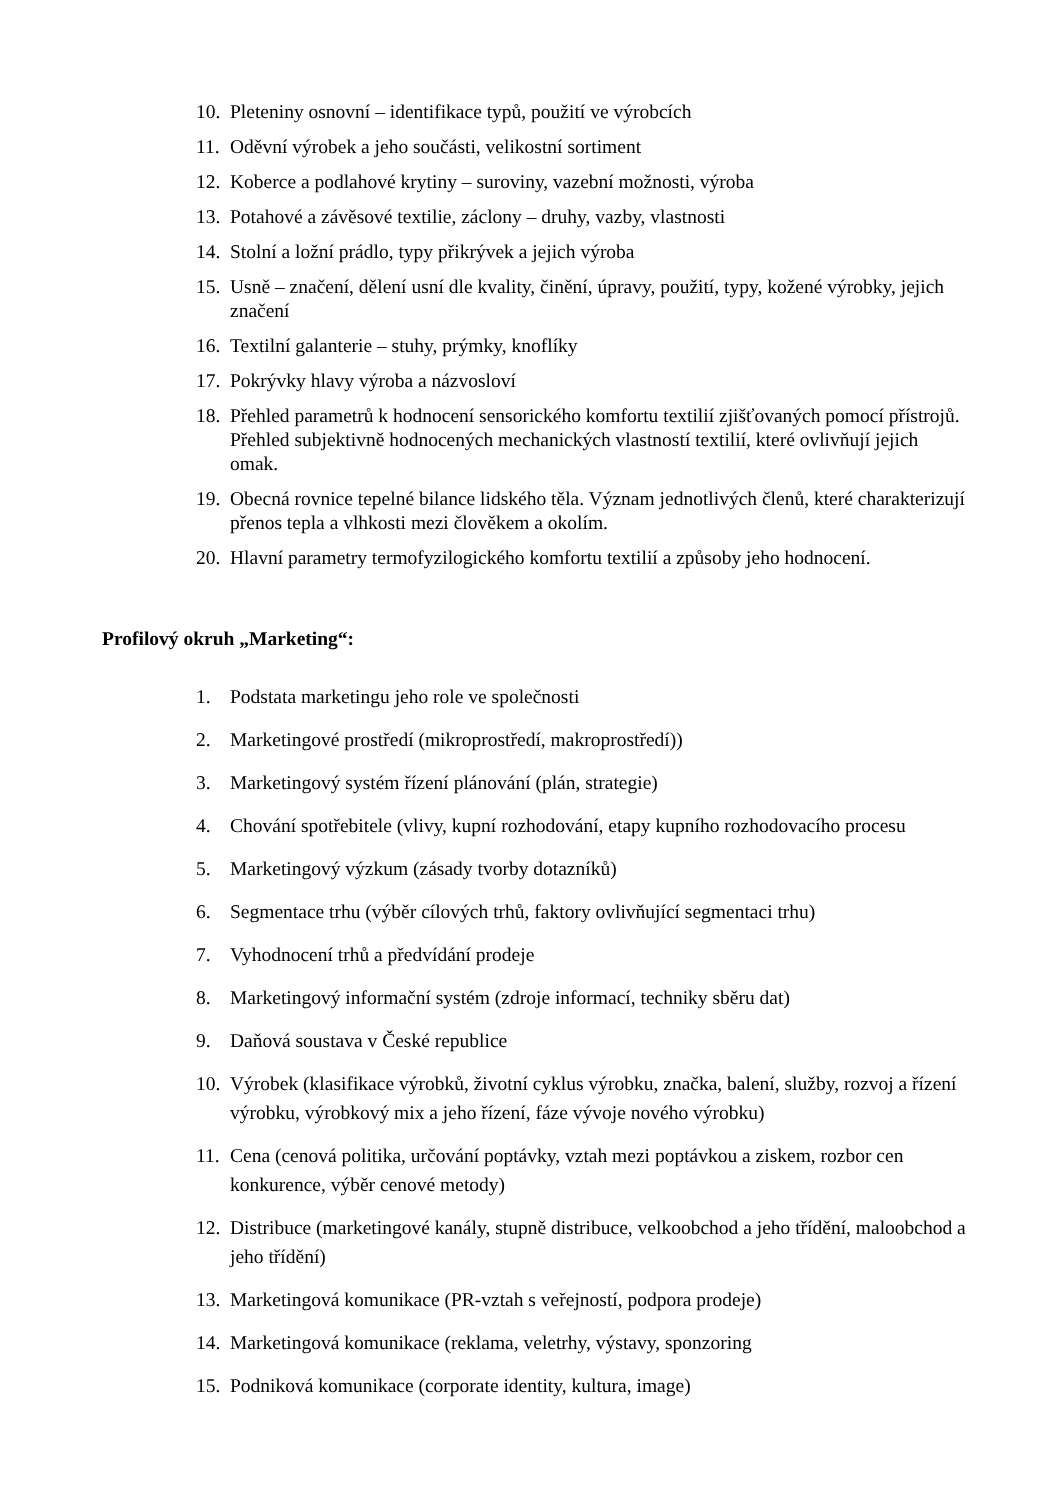10. Pleteniny osnovní – identifikace typů, použití ve výrobcích
11. Oděvní výrobek a jeho součásti, velikostní sortiment
12. Koberce a podlahové krytiny – suroviny, vazební možnosti, výroba
13. Potahové a závěsové textilie, záclony – druhy, vazby, vlastnosti
14. Stolní a ložní prádlo, typy přikrývek a jejich výroba
15. Usně – značení, dělení usní dle kvality, činění, úpravy, použití, typy, kožené výrobky, jejich značení
16. Textilní galanterie – stuhy, prýmky, knoflíky
17. Pokrývky hlavy výroba a názvosloví
18. Přehled parametrů k hodnocení sensorického komfortu textilií zjišťovaných pomocí přístrojů. Přehled subjektivně hodnocených mechanických vlastností textilií, které ovlivňují jejich omak.
19. Obecná rovnice tepelné bilance lidského těla. Význam jednotlivých členů, které charakterizují přenos tepla a vlhkosti mezi člověkem a okolím.
20. Hlavní parametry termofyzilogického komfortu textilií a způsoby jeho hodnocení.
Profilový okruh „Marketing“:
1. Podstata marketingu jeho role ve společnosti
2. Marketingové prostředí (mikroprostředí, makroprostředí))
3. Marketingový systém řízení plánování (plán, strategie)
4. Chování spotřebitele (vlivy, kupní rozhodování, etapy kupního rozhodovacího procesu
5. Marketingový výzkum (zásady tvorby dotazníků)
6. Segmentace trhu (výběr cílových trhů, faktory ovlivňující segmentaci trhu)
7. Vyhodnocení trhů a předvídání prodeje
8. Marketingový informační systém (zdroje informací, techniky sběru dat)
9. Daňová soustava v České republice
10. Výrobek (klasifikace výrobků, životní cyklus výrobku, značka, balení, služby, rozvoj a řízení výrobku, výrobkový mix a jeho řízení, fáze vývoje nového výrobku)
11. Cena (cenová politika, určování poptávky, vztah mezi poptávkou a ziskem, rozbor cen konkurence, výběr cenové metody)
12. Distribuce (marketingové kanály, stupně distribuce, velkoobchod a jeho třídění, maloobchod a jeho třídění)
13. Marketingová komunikace (PR-vztah s veřejností, podpora prodeje)
14. Marketingová komunikace (reklama, veletrhy, výstavy, sponzoring
15. Podniková komunikace (corporate identity, kultura, image)